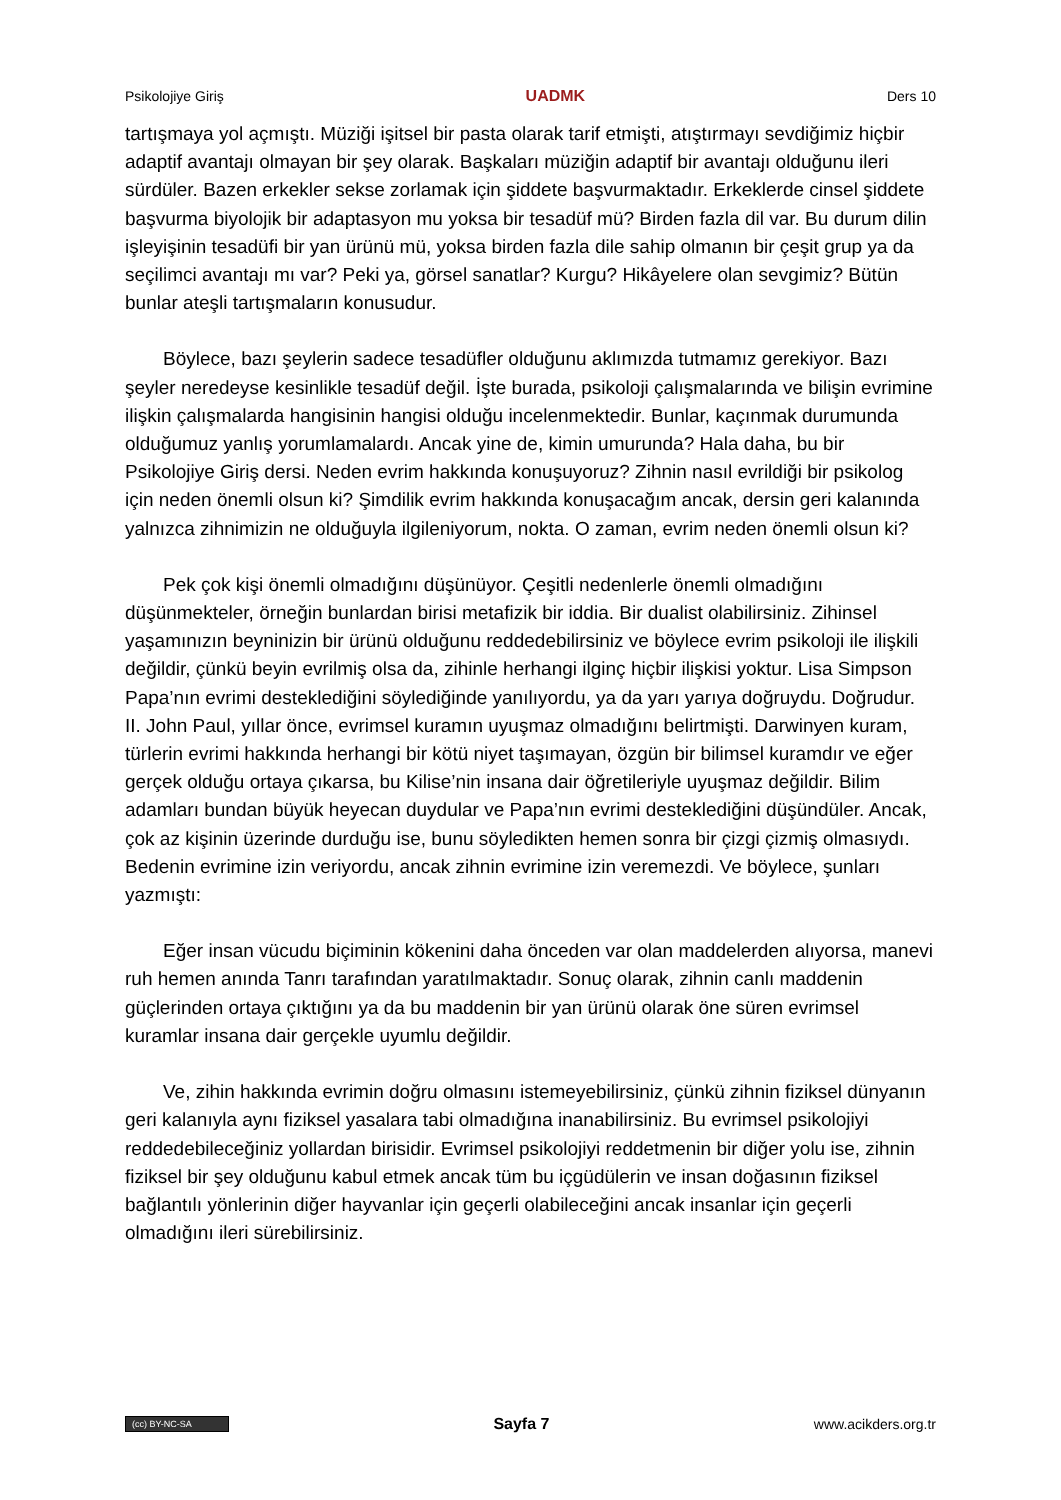Psikolojiye Giriş UADMK Ders 10
tartışmaya yol açmıştı. Müziği işitsel bir pasta olarak tarif etmişti, atıştırmayı sevdiğimiz hiçbir adaptif avantajı olmayan bir şey olarak. Başkaları müziğin adaptif bir avantajı olduğunu ileri sürdüler. Bazen erkekler sekse zorlamak için şiddete başvurmaktadır. Erkeklerde cinsel şiddete başvurma biyolojik bir adaptasyon mu yoksa bir tesadüf mü? Birden fazla dil var. Bu durum dilin işleyişinin tesadüfi bir yan ürünü mü, yoksa birden fazla dile sahip olmanın bir çeşit grup ya da seçilimci avantajı mı var? Peki ya, görsel sanatlar? Kurgu? Hikâyelere olan sevgimiz? Bütün bunlar ateşli tartışmaların konusudur.
Böylece, bazı şeylerin sadece tesadüfler olduğunu aklımızda tutmamız gerekiyor. Bazı şeyler neredeyse kesinlikle tesadüf değil. İşte burada, psikoloji çalışmalarında ve bilişin evrimine ilişkin çalışmalarda hangisinin hangisi olduğu incelenmektedir. Bunlar, kaçınmak durumunda olduğumuz yanlış yorumlamalardı. Ancak yine de, kimin umurunda? Hala daha, bu bir Psikolojiye Giriş dersi. Neden evrim hakkında konuşuyoruz? Zihnin nasıl evrildiği bir psikolog için neden önemli olsun ki? Şimdilik evrim hakkında konuşacağım ancak, dersin geri kalanında yalnızca zihnimizin ne olduğuyla ilgileniyorum, nokta. O zaman, evrim neden önemli olsun ki?
Pek çok kişi önemli olmadığını düşünüyor. Çeşitli nedenlerle önemli olmadığını düşünmekteler, örneğin bunlardan birisi metafizik bir iddia. Bir dualist olabilirsiniz. Zihinsel yaşamınızın beyninizin bir ürünü olduğunu reddedebilirsiniz ve böylece evrim psikoloji ile ilişkili değildir, çünkü beyin evrilmiş olsa da, zihinle herhangi ilginç hiçbir ilişkisi yoktur. Lisa Simpson Papa’nın evrimi desteklediğini söylediğinde yanılıyordu, ya da yarı yarıya doğruydu. Doğrudur. II. John Paul, yıllar önce, evrimsel kuramın uyuşmaz olmadığını belirtmişti. Darwinyen kuram, türlerin evrimi hakkında herhangi bir kötü niyet taşımayan, özgün bir bilimsel kuramdır ve eğer gerçek olduğu ortaya çıkarsa, bu Kilise’nin insana dair öğretileriyle uyuşmaz değildir. Bilim adamları bundan büyük heyecan duydular ve Papa’nın evrimi desteklediğini düşündüler. Ancak, çok az kişinin üzerinde durduğu ise, bunu söyledikten hemen sonra bir çizgi çizmiş olmasıydı. Bedenin evrimine izin veriyordu, ancak zihnin evrimine izin veremezdi. Ve böylece, şunları yazmıştı:
Eğer insan vücudu biçiminin kökenini daha önceden var olan maddelerden alıyorsa, manevi ruh hemen anında Tanrı tarafından yaratılmaktadır. Sonuç olarak, zihnin canlı maddenin güçlerinden ortaya çıktığını ya da bu maddenin bir yan ürünü olarak öne süren evrimsel kuramlar insana dair gerçekle uyumlu değildir.
Ve, zihin hakkında evrimin doğru olmasını istemeyebilirsiniz, çünkü zihnin fiziksel dünyanın geri kalanıyla aynı fiziksel yasalara tabi olmadığına inanabilirsiniz. Bu evrimsel psikolojiyi reddedebileceğiniz yollardan birisidir. Evrimsel psikolojiyi reddetmenin bir diğer yolu ise, zihnin fiziksel bir şey olduğunu kabul etmek ancak tüm bu içgüdülerin ve insan doğasının fiziksel bağlantılı yönlerinin diğer hayvanlar için geçerli olabileceğini ancak insanlar için geçerli olmadığını ileri sürebilirsiniz.
(cc) BY-NC-SA Sayfa 7 www.acikders.org.tr